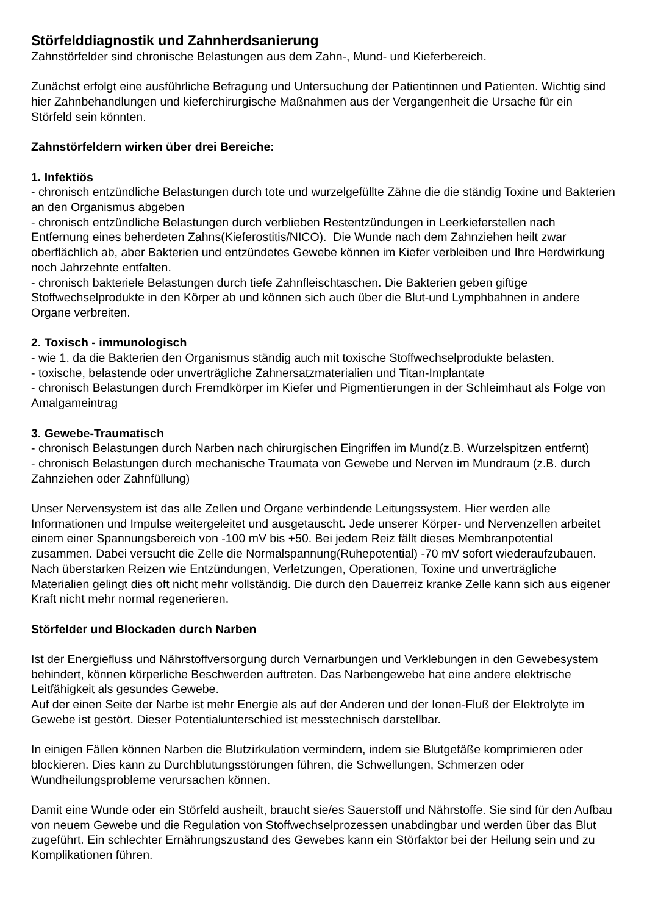Störfelddiagnostik und Zahnherdsanierung
Zahnstörfelder sind chronische Belastungen aus dem Zahn-, Mund- und Kieferbereich.
Zunächst erfolgt eine ausführliche Befragung und Untersuchung der Patientinnen und Patienten. Wichtig sind hier Zahnbehandlungen und kieferchirurgische Maßnahmen aus der Vergangenheit die Ursache für ein Störfeld sein könnten.
Zahnstörfeldern wirken über drei Bereiche:
1. Infektiös
- chronisch entzündliche Belastungen durch tote und wurzelgefüllte Zähne die die ständig Toxine und Bakterien an den Organismus abgeben
- chronisch entzündliche Belastungen durch verblieben Restentzündungen in Leerkieferstellen nach Entfernung eines beherdeten Zahns(Kieferostitis/NICO). Die Wunde nach dem Zahnziehen heilt zwar oberflächlich ab, aber Bakterien und entzündetes Gewebe können im Kiefer verbleiben und Ihre Herdwirkung noch Jahrzehnte entfalten.
- chronisch bakteriele Belastungen durch tiefe Zahnfleischtaschen. Die Bakterien geben giftige Stoffwechselprodukte in den Körper ab und können sich auch über die Blut-und Lymphbahnen in andere Organe verbreiten.
2. Toxisch - immunologisch
- wie 1. da die Bakterien den Organismus ständig auch mit toxische Stoffwechselprodukte belasten.
- toxische, belastende oder unverträgliche Zahnersatzmaterialien und Titan-Implantate
- chronisch Belastungen durch Fremdkörper im Kiefer und Pigmentierungen in der Schleimhaut als Folge von Amalgameintrag
3. Gewebe-Traumatisch
- chronisch Belastungen durch Narben nach chirurgischen Eingriffen im Mund(z.B. Wurzelspitzen entfernt)
- chronisch Belastungen durch mechanische Traumata von Gewebe und Nerven im Mundraum (z.B. durch Zahnziehen oder Zahnfüllung)
Unser Nervensystem ist das alle Zellen und Organe verbindende Leitungssystem. Hier werden alle Informationen und Impulse weitergeleitet und ausgetauscht. Jede unserer Körper- und Nervenzellen arbeitet einem einer Spannungsbereich von -100 mV bis +50. Bei jedem Reiz fällt dieses Membranpotential zusammen. Dabei versucht die Zelle die Normalspannung(Ruhepotential) -70 mV sofort wiederaufzubauen. Nach überstarken Reizen wie Entzündungen, Verletzungen, Operationen, Toxine und unverträgliche Materialien gelingt dies oft nicht mehr vollständig. Die durch den Dauerreiz kranke Zelle kann sich aus eigener Kraft nicht mehr normal regenerieren.
Störfelder und Blockaden durch Narben
Ist der Energiefluss und Nährstoffversorgung durch Vernarbungen und Verklebungen in den Gewebesystem behindert, können körperliche Beschwerden auftreten. Das Narbengewebe hat eine andere elektrische Leitfähigkeit als gesundes Gewebe.
Auf der einen Seite der Narbe ist mehr Energie als auf der Anderen und der Ionen-Fluß der Elektrolyte im Gewebe ist gestört. Dieser Potentialunterschied ist messtechnisch darstellbar.
In einigen Fällen können Narben die Blutzirkulation vermindern, indem sie Blutgefäße komprimieren oder blockieren. Dies kann zu Durchblutungsstörungen führen, die Schwellungen, Schmerzen oder Wundheilungsprobleme verursachen können.
Damit eine Wunde oder ein Störfeld ausheilt, braucht sie/es Sauerstoff und Nährstoffe. Sie sind für den Aufbau von neuem Gewebe und die Regulation von Stoffwechselprozessen unabdingbar und werden über das Blut zugeführt. Ein schlechter Ernährungszustand des Gewebes kann ein Störfaktor bei der Heilung sein und zu Komplikationen führen.